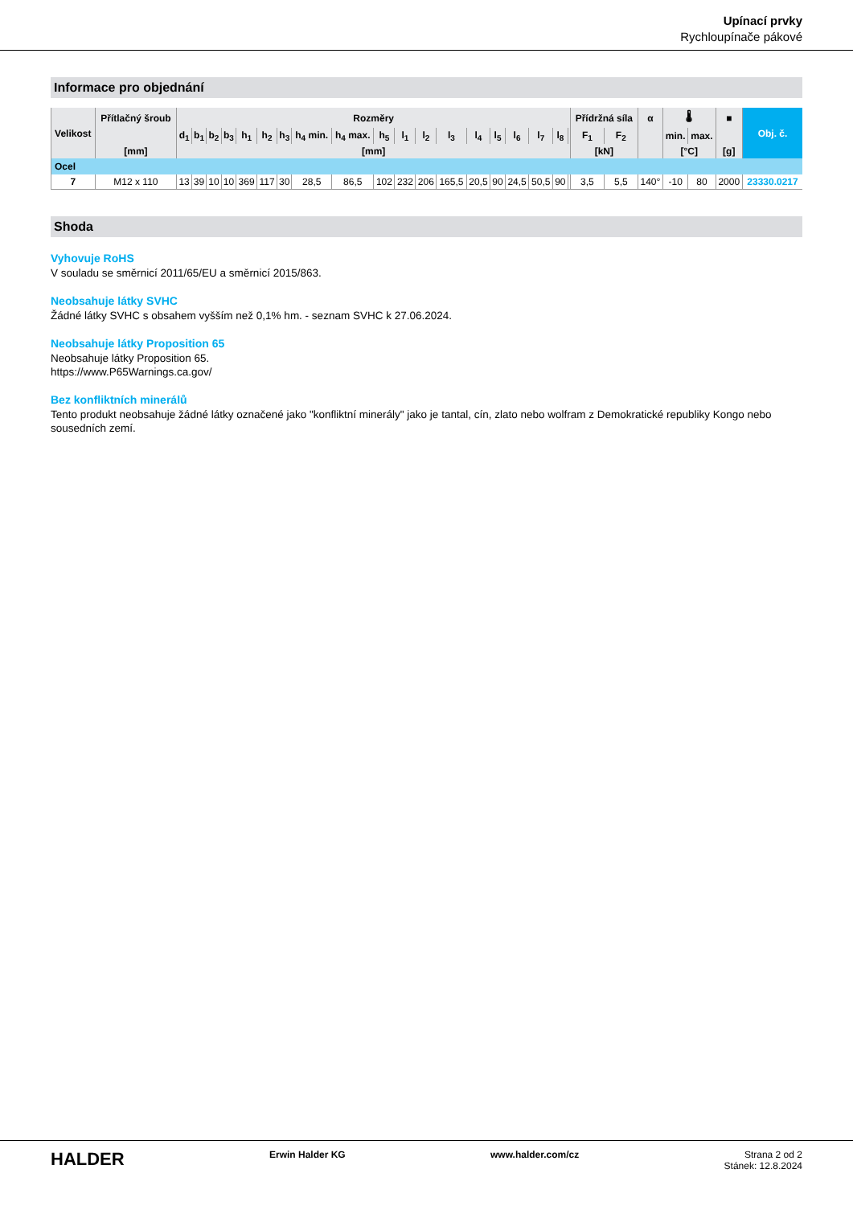Upínací prvky
Rychloupínače pákové
Informace pro objednání
| Velikost | Přítlačný šroub | Rozměry | | | | | | | | | | | | | | | | | | | Přídržná síla | | α | 🌡 | | ■ | Obj. č. |
| --- | --- | --- | --- | --- | --- | --- | --- | --- | --- | --- | --- | --- | --- | --- | --- | --- | --- | --- | --- | --- | --- | --- | --- | --- | --- | --- | --- |
| | | d<sub>1</sub> | b<sub>1</sub> | b<sub>2</sub> | b<sub>3</sub> | h<sub>1</sub> | h<sub>2</sub> | h<sub>3</sub> | h<sub>4</sub> min. | h<sub>4</sub> max. | h<sub>5</sub> | l<sub>1</sub> | l<sub>2</sub> | l<sub>3</sub> | l<sub>4</sub> | l<sub>5</sub> | l<sub>6</sub> | l<sub>7</sub> | l<sub>8</sub> | | F<sub>1</sub> | F<sub>2</sub> | | min. | max. | | |
| | [mm] | [mm] | | | | | | | | | | | | | | | | | | | [kN] | | | [°C] | | [g] | |
| Ocel | | | | | | | | | | | | | | | | | | | | | | | | | | | |
| 7 | M12 x 110 | 13 | 39 | 10 | 10 | 369 | 117 | 30 | 28,5 | 86,5 | 102 | 232 | 206 | 165,5 | 20,5 | 90 | 24,5 | 50,5 | 90 | | 3,5 | 5,5 | 140° | -10 | 80 | 2000 | 23330.0217 |
Shoda
Vyhovuje RoHS
V souladu se směrnicí 2011/65/EU a směrnicí 2015/863.
Neobsahuje látky SVHC
Žádné látky SVHC s obsahem vyšším než 0,1% hm. - seznam SVHC k 27.06.2024.
Neobsahuje látky Proposition 65
Neobsahuje látky Proposition 65.
https://www.P65Warnings.ca.gov/
Bez konfliktních minerálů
Tento produkt neobsahuje žádné látky označené jako "konfliktní minerály" jako je tantal, cín, zlato nebo wolfram z Demokratické republiky Kongo nebo sousedních zemí.
HALDER Erwin Halder KG www.halder.com/cz Strana 2 od 2
Stánek: 12.8.2024